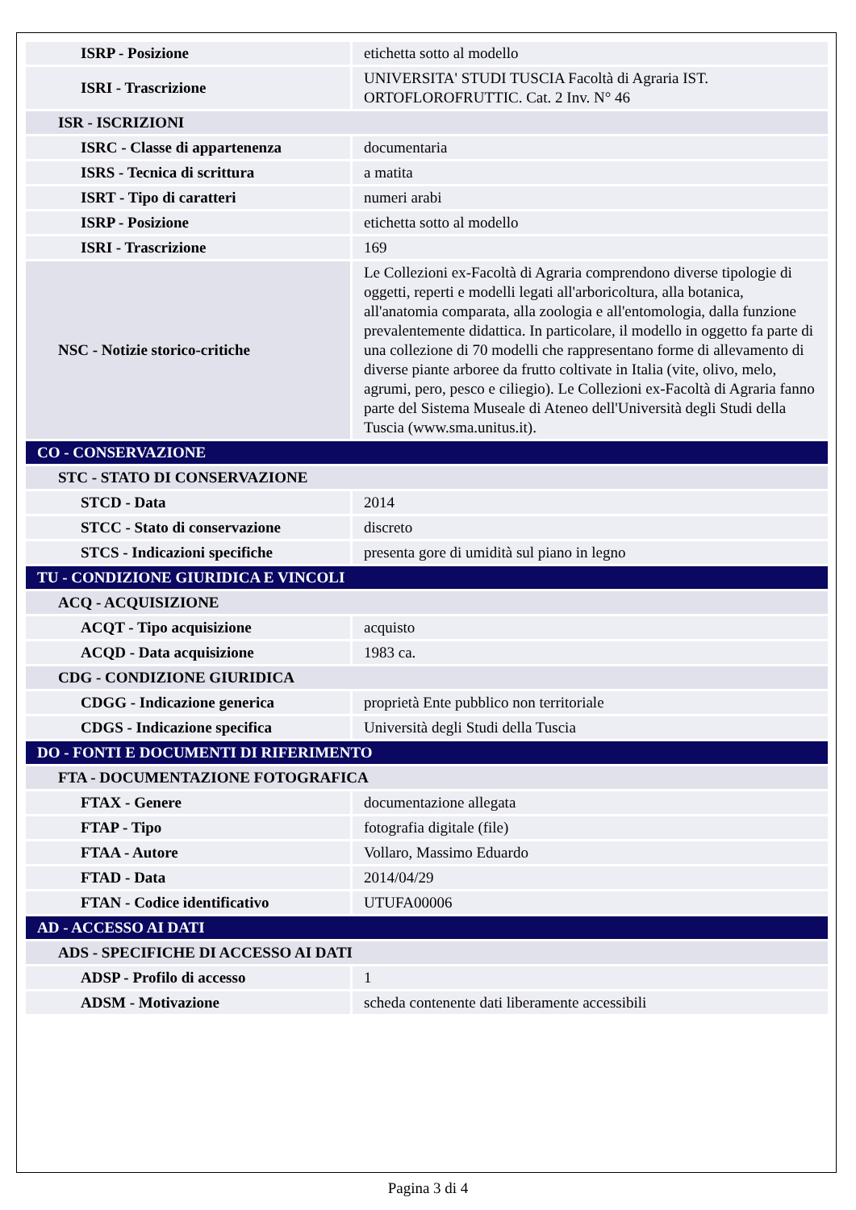| ISRP - Posizione | etichetta sotto al modello |
| ISRI - Trascrizione | UNIVERSITA' STUDI TUSCIA Facoltà di Agraria IST. ORTOFLOROFRUTTIC. Cat. 2 Inv. N° 46 |
| ISR - ISCRIZIONI | |
| ISRC - Classe di appartenenza | documentaria |
| ISRS - Tecnica di scrittura | a matita |
| ISRT - Tipo di caratteri | numeri arabi |
| ISRP - Posizione | etichetta sotto al modello |
| ISRI - Trascrizione | 169 |
| NSC - Notizie storico-critiche | Le Collezioni ex-Facoltà di Agraria comprendono diverse tipologie di oggetti, reperti e modelli legati all'arboricoltura, alla botanica, all'anatomia comparata, alla zoologia e all'entomologia, dalla funzione prevalentemente didattica. In particolare, il modello in oggetto fa parte di una collezione di 70 modelli che rappresentano forme di allevamento di diverse piante arboree da frutto coltivate in Italia (vite, olivo, melo, agrumi, pero, pesco e ciliegio). Le Collezioni ex-Facoltà di Agraria fanno parte del Sistema Museale di Ateneo dell'Università degli Studi della Tuscia (www.sma.unitus.it). |
| CO - CONSERVAZIONE | |
| STC - STATO DI CONSERVAZIONE | |
| STCD - Data | 2014 |
| STCC - Stato di conservazione | discreto |
| STCS - Indicazioni specifiche | presenta gore di umidità sul piano in legno |
| TU - CONDIZIONE GIURIDICA E VINCOLI | |
| ACQ - ACQUISIZIONE | |
| ACQT - Tipo acquisizione | acquisto |
| ACQD - Data acquisizione | 1983 ca. |
| CDG - CONDIZIONE GIURIDICA | |
| CDGG - Indicazione generica | proprietà Ente pubblico non territoriale |
| CDGS - Indicazione specifica | Università degli Studi della Tuscia |
| DO - FONTI E DOCUMENTI DI RIFERIMENTO | |
| FTA - DOCUMENTAZIONE FOTOGRAFICA | |
| FTAX - Genere | documentazione allegata |
| FTAP - Tipo | fotografia digitale (file) |
| FTAA - Autore | Vollaro, Massimo Eduardo |
| FTAD - Data | 2014/04/29 |
| FTAN - Codice identificativo | UTUFA00006 |
| AD - ACCESSO AI DATI | |
| ADS - SPECIFICHE DI ACCESSO AI DATI | |
| ADSP - Profilo di accesso | 1 |
| ADSM - Motivazione | scheda contenente dati liberamente accessibili |
Pagina 3 di 4